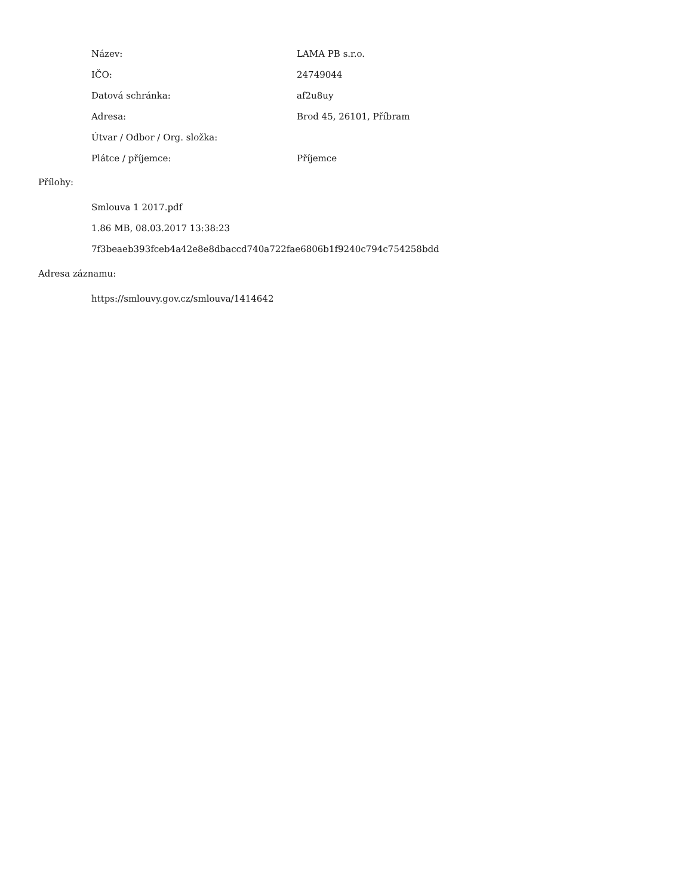| Název: | LAMA PB s.r.o. |
| IČO: | 24749044 |
| Datová schránka: | af2u8uy |
| Adresa: | Brod 45, 26101, Příbram |
| Útvar / Odbor / Org. složka: | |
| Plátce / příjemce: | Příjemce |
Přílohy:
Smlouva 1 2017.pdf
1.86 MB, 08.03.2017 13:38:23
7f3beaeb393fceb4a42e8e8dbaccd740a722fae6806b1f9240c794c754258bdd
Adresa záznamu:
https://smlouvy.gov.cz/smlouva/1414642